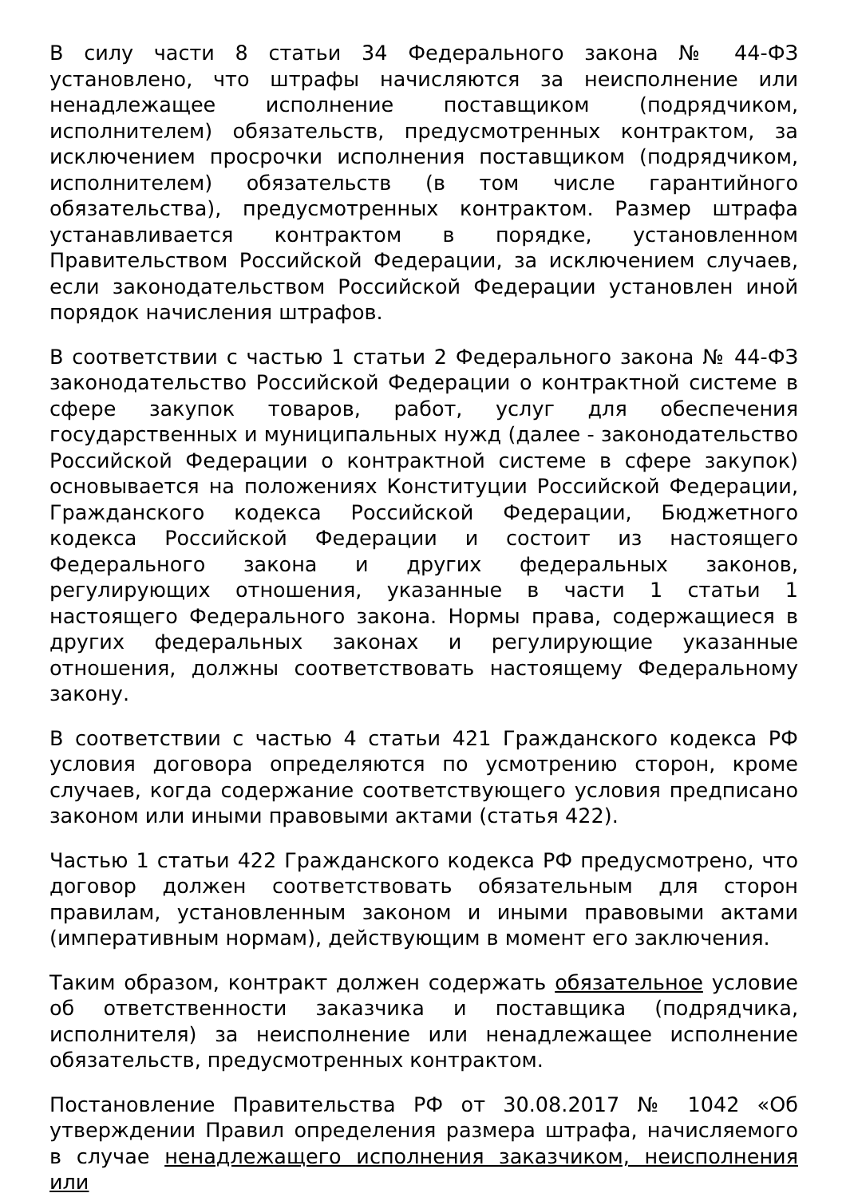В силу части 8 статьи 34 Федерального закона № 44-ФЗ установлено, что штрафы начисляются за неисполнение или ненадлежащее исполнение поставщиком (подрядчиком, исполнителем) обязательств, предусмотренных контрактом, за исключением просрочки исполнения поставщиком (подрядчиком, исполнителем) обязательств (в том числе гарантийного обязательства), предусмотренных контрактом. Размер штрафа устанавливается контрактом в порядке, установленном Правительством Российской Федерации, за исключением случаев, если законодательством Российской Федерации установлен иной порядок начисления штрафов.
В соответствии с частью 1 статьи 2 Федерального закона № 44-ФЗ законодательство Российской Федерации о контрактной системе в сфере закупок товаров, работ, услуг для обеспечения государственных и муниципальных нужд (далее - законодательство Российской Федерации о контрактной системе в сфере закупок) основывается на положениях Конституции Российской Федерации, Гражданского кодекса Российской Федерации, Бюджетного кодекса Российской Федерации и состоит из настоящего Федерального закона и других федеральных законов, регулирующих отношения, указанные в части 1 статьи 1 настоящего Федерального закона. Нормы права, содержащиеся в других федеральных законах и регулирующие указанные отношения, должны соответствовать настоящему Федеральному закону.
В соответствии с частью 4 статьи 421 Гражданского кодекса РФ условия договора определяются по усмотрению сторон, кроме случаев, когда содержание соответствующего условия предписано законом или иными правовыми актами (статья 422).
Частью 1 статьи 422 Гражданского кодекса РФ предусмотрено, что договор должен соответствовать обязательным для сторон правилам, установленным законом и иными правовыми актами (императивным нормам), действующим в момент его заключения.
Таким образом, контракт должен содержать обязательное условие об ответственности заказчика и поставщика (подрядчика, исполнителя) за неисполнение или ненадлежащее исполнение обязательств, предусмотренных контрактом.
Постановление Правительства РФ от 30.08.2017 № 1042 «Об утверждении Правил определения размера штрафа, начисляемого в случае ненадлежащего исполнения заказчиком, неисполнения или